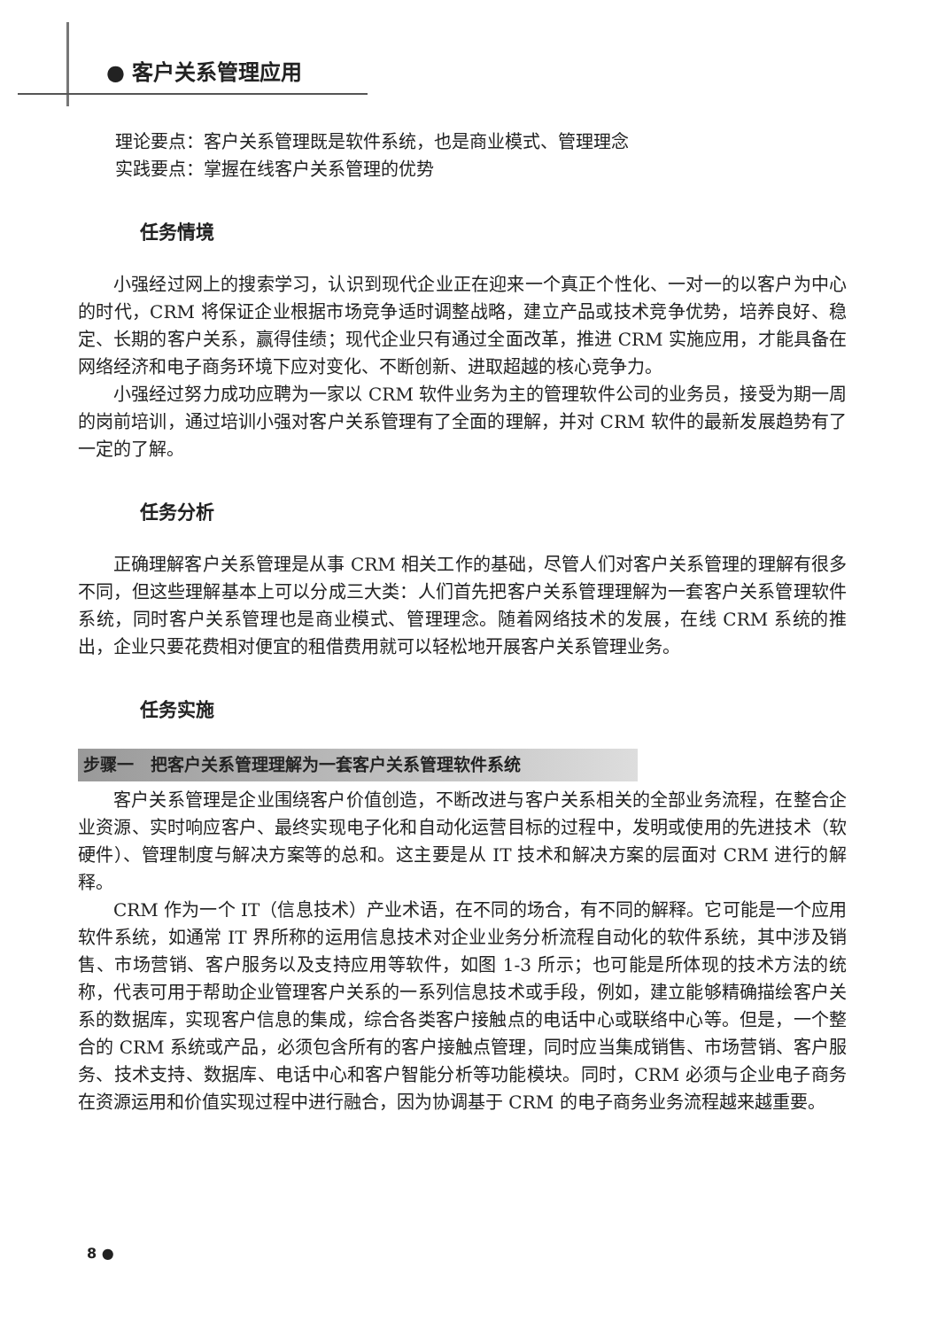● 客户关系管理应用
理论要点：客户关系管理既是软件系统，也是商业模式、管理理念
实践要点：掌握在线客户关系管理的优势
任务情境
小强经过网上的搜索学习，认识到现代企业正在迎来一个真正个性化、一对一的以客户为中心的时代，CRM 将保证企业根据市场竞争适时调整战略，建立产品或技术竞争优势，培养良好、稳定、长期的客户关系，赢得佳绩；现代企业只有通过全面改革，推进 CRM 实施应用，才能具备在网络经济和电子商务环境下应对变化、不断创新、进取超越的核心竞争力。
小强经过努力成功应聘为一家以 CRM 软件业务为主的管理软件公司的业务员，接受为期一周的岗前培训，通过培训小强对客户关系管理有了全面的理解，并对 CRM 软件的最新发展趋势有了一定的了解。
任务分析
正确理解客户关系管理是从事 CRM 相关工作的基础，尽管人们对客户关系管理的理解有很多不同，但这些理解基本上可以分成三大类：人们首先把客户关系管理理解为一套客户关系管理软件系统，同时客户关系管理也是商业模式、管理理念。随着网络技术的发展，在线 CRM 系统的推出，企业只要花费相对便宜的租借费用就可以轻松地开展客户关系管理业务。
任务实施
步骤一　把客户关系管理理解为一套客户关系管理软件系统
客户关系管理是企业围绕客户价值创造，不断改进与客户关系相关的全部业务流程，在整合企业资源、实时响应客户、最终实现电子化和自动化运营目标的过程中，发明或使用的先进技术（软硬件）、管理制度与解决方案等的总和。这主要是从 IT 技术和解决方案的层面对 CRM 进行的解释。
CRM 作为一个 IT（信息技术）产业术语，在不同的场合，有不同的解释。它可能是一个应用软件系统，如通常 IT 界所称的运用信息技术对企业业务分析流程自动化的软件系统，其中涉及销售、市场营销、客户服务以及支持应用等软件，如图 1-3 所示；也可能是所体现的技术方法的统称，代表可用于帮助企业管理客户关系的一系列信息技术或手段，例如，建立能够精确描绘客户关系的数据库，实现客户信息的集成，综合各类客户接触点的电话中心或联络中心等。但是，一个整合的 CRM 系统或产品，必须包含所有的客户接触点管理，同时应当集成销售、市场营销、客户服务、技术支持、数据库、电话中心和客户智能分析等功能模块。同时，CRM 必须与企业电子商务在资源运用和价值实现过程中进行融合，因为协调基于 CRM 的电子商务业务流程越来越重要。
8 ●